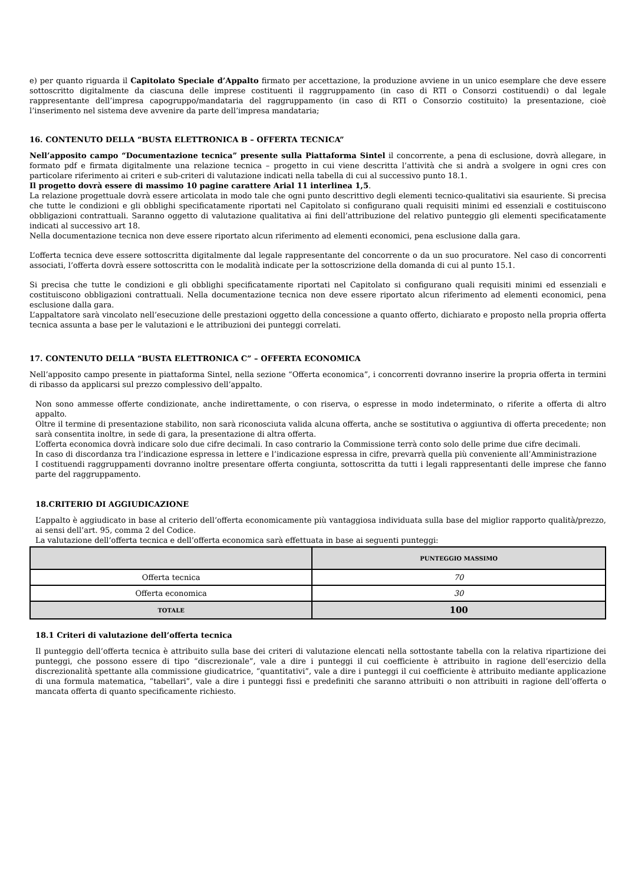e) per quanto riguarda il Capitolato Speciale d’Appalto firmato per accettazione, la produzione avviene in un unico esemplare che deve essere sottoscritto digitalmente da ciascuna delle imprese costituenti il raggruppamento (in caso di RTI o Consorzi costituendi) o dal legale rappresentante dell’impresa capogruppo/mandataria del raggruppamento (in caso di RTI o Consorzio costituito) la presentazione, cioè l’inserimento nel sistema deve avvenire da parte dell’impresa mandataria;
16. CONTENUTO DELLA “BUSTA ELETTRONICA B – OFFERTA TECNICA”
Nell’apposito campo “Documentazione tecnica” presente sulla Piattaforma Sintel il concorrente, a pena di esclusione, dovrà allegare, in formato pdf e firmata digitalmente una relazione tecnica – progetto in cui viene descritta l’attività che si andrà a svolgere in ogni cres con particolare riferimento ai criteri e sub-criteri di valutazione indicati nella tabella di cui al successivo punto 18.1.
Il progetto dovrà essere di massimo 10 pagine carattere Arial 11 interlinea 1,5.
La relazione progettuale dovrà essere articolata in modo tale che ogni punto descrittivo degli elementi tecnico-qualitativi sia esauriente. Si precisa che tutte le condizioni e gli obblighi specificatamente riportati nel Capitolato si configurano quali requisiti minimi ed essenziali e costituiscono obbligazioni contrattuali. Saranno oggetto di valutazione qualitativa ai fini dell’attribuzione del relativo punteggio gli elementi specificatamente indicati al successivo art 18.
Nella documentazione tecnica non deve essere riportato alcun riferimento ad elementi economici, pena esclusione dalla gara.
L’offerta tecnica deve essere sottoscritta digitalmente dal legale rappresentante del concorrente o da un suo procuratore. Nel caso di concorrenti associati, l’offerta dovrà essere sottoscritta con le modalità indicate per la sottoscrizione della domanda di cui al punto 15.1.
Si precisa che tutte le condizioni e gli obblighi specificatamente riportati nel Capitolato si configurano quali requisiti minimi ed essenziali e costituiscono obbligazioni contrattuali. Nella documentazione tecnica non deve essere riportato alcun riferimento ad elementi economici, pena esclusione dalla gara.
L’appaltatore sarà vincolato nell’esecuzione delle prestazioni oggetto della concessione a quanto offerto, dichiarato e proposto nella propria offerta tecnica assunta a base per le valutazioni e le attribuzioni dei punteggi correlati.
17. CONTENUTO DELLA “BUSTA ELETTRONICA C” – OFFERTA ECONOMICA
Nell’apposito campo presente in piattaforma Sintel, nella sezione “Offerta economica”, i concorrenti dovranno inserire la propria offerta in termini di ribasso da applicarsi sul prezzo complessivo dell’appalto.
Non sono ammesse offerte condizionate, anche indirettamente, o con riserva, o espresse in modo indeterminato, o riferite a offerta di altro appalto.
Oltre il termine di presentazione stabilito, non sarà riconosciuta valida alcuna offerta, anche se sostitutiva o aggiuntiva di offerta precedente; non sarà consentita inoltre, in sede di gara, la presentazione di altra offerta.
L’offerta economica dovrà indicare solo due cifre decimali. In caso contrario la Commissione terrà conto solo delle prime due cifre decimali.
In caso di discordanza tra l’indicazione espressa in lettere e l’indicazione espressa in cifre, prevarrà quella più conveniente all’Amministrazione
I costituendi raggruppamenti dovranno inoltre presentare offerta congiunta, sottoscritta da tutti i legali rappresentanti delle imprese che fanno parte del raggruppamento.
18.CRITERIO DI AGGIUDICAZIONE
L’appalto è aggiudicato in base al criterio dell’offerta economicamente più vantaggiosa individuata sulla base del miglior rapporto qualità/prezzo, ai sensi dell’art. 95, comma 2 del Codice.
La valutazione dell’offerta tecnica e dell’offerta economica sarà effettuata in base ai seguenti punteggi:
| | PUNTEGGIO MASSIMO |
| --- | --- |
| Offerta tecnica | 70 |
| Offerta economica | 30 |
| TOTALE | 100 |
18.1 Criteri di valutazione dell’offerta tecnica
Il punteggio dell’offerta tecnica è attribuito sulla base dei criteri di valutazione elencati nella sottostante tabella con la relativa ripartizione dei punteggi, che possono essere di tipo “discrezionale”, vale a dire i punteggi il cui coefficiente è attribuito in ragione dell’esercizio della discrezionalità spettante alla commissione giudicatrice, “quantitativi”, vale a dire i punteggi il cui coefficiente è attribuito mediante applicazione di una formula matematica, “tabellari”, vale a dire i punteggi fissi e predefiniti che saranno attribuiti o non attribuiti in ragione dell’offerta o mancata offerta di quanto specificamente richiesto.